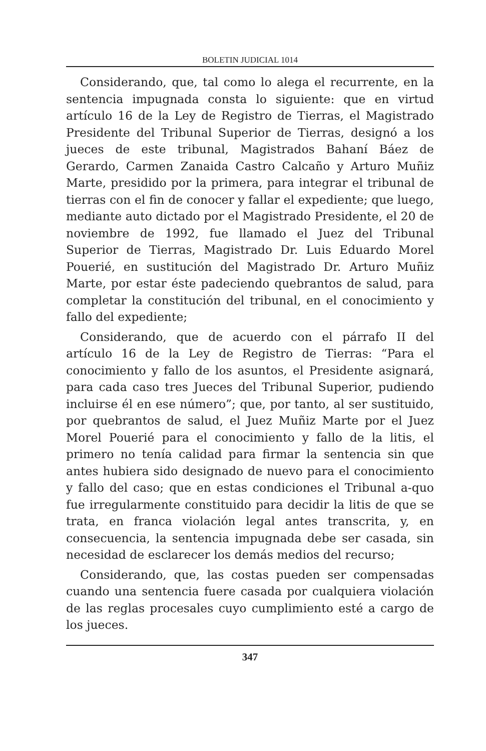BOLETIN JUDICIAL 1014
Considerando, que, tal como lo alega el recurrente, en la sentencia impugnada consta lo siguiente: que en virtud artículo 16 de la Ley de Registro de Tierras, el Magistrado Presidente del Tribunal Superior de Tierras, designó a los jueces de este tribunal, Magistrados Bahaní Báez de Gerardo, Carmen Zanaida Castro Calcaño y Arturo Muñiz Marte, presidido por la primera, para integrar el tribunal de tierras con el fin de conocer y fallar el expediente; que luego, mediante auto dictado por el Magistrado Presidente, el 20 de noviembre de 1992, fue llamado el Juez del Tribunal Superior de Tierras, Magistrado Dr. Luis Eduardo Morel Pouerié, en sustitución del Magistrado Dr. Arturo Muñiz Marte, por estar éste padeciendo quebrantos de salud, para completar la constitución del tribunal, en el conocimiento y fallo del expediente;
Considerando, que de acuerdo con el párrafo II del artículo 16 de la Ley de Registro de Tierras: “Para el conocimiento y fallo de los asuntos, el Presidente asignará, para cada caso tres Jueces del Tribunal Superior, pudiendo incluirse él en ese número”; que, por tanto, al ser sustituido, por quebrantos de salud, el Juez Muñiz Marte por el Juez Morel Pouerié para el conocimiento y fallo de la litis, el primero no tenía calidad para firmar la sentencia sin que antes hubiera sido designado de nuevo para el conocimiento y fallo del caso; que en estas condiciones el Tribunal a-quo fue irregularmente constituido para decidir la litis de que se trata, en franca violación legal antes transcrita, y, en consecuencia, la sentencia impugnada debe ser casada, sin necesidad de esclarecer los demás medios del recurso;
Considerando, que, las costas pueden ser compensadas cuando una sentencia fuere casada por cualquiera violación de las reglas procesales cuyo cumplimiento esté a cargo de los jueces.
347